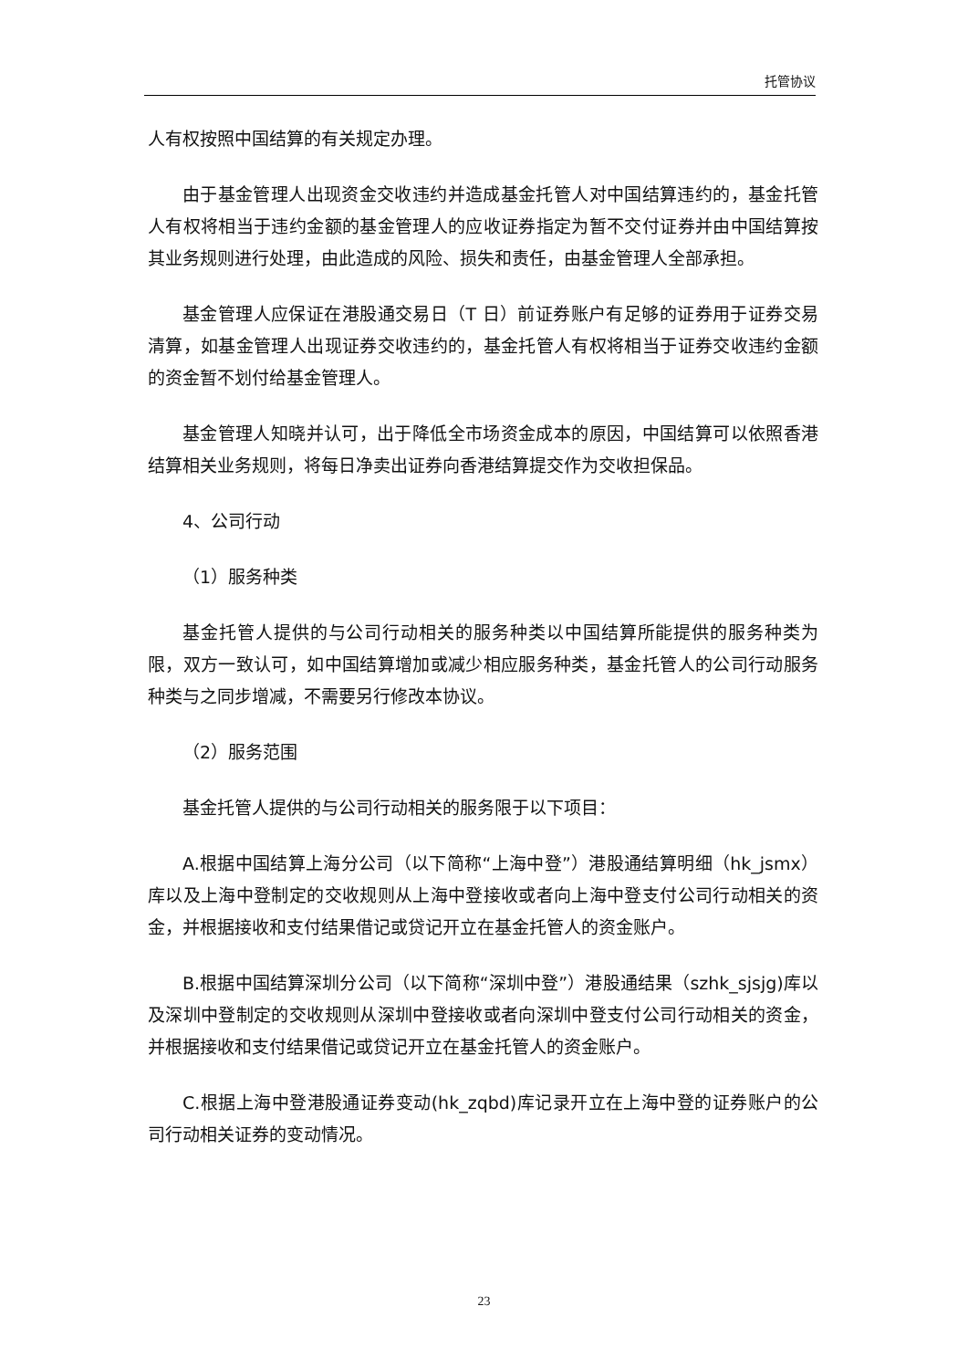托管协议
人有权按照中国结算的有关规定办理。
由于基金管理人出现资金交收违约并造成基金托管人对中国结算违约的，基金托管人有权将相当于违约金额的基金管理人的应收证券指定为暂不交付证券并由中国结算按其业务规则进行处理，由此造成的风险、损失和责任，由基金管理人全部承担。
基金管理人应保证在港股通交易日（T 日）前证券账户有足够的证券用于证券交易清算，如基金管理人出现证券交收违约的，基金托管人有权将相当于证券交收违约金额的资金暂不划付给基金管理人。
基金管理人知晓并认可，出于降低全市场资金成本的原因，中国结算可以依照香港结算相关业务规则，将每日净卖出证券向香港结算提交作为交收担保品。
4、公司行动
（1）服务种类
基金托管人提供的与公司行动相关的服务种类以中国结算所能提供的服务种类为限，双方一致认可，如中国结算增加或减少相应服务种类，基金托管人的公司行动服务种类与之同步增减，不需要另行修改本协议。
（2）服务范围
基金托管人提供的与公司行动相关的服务限于以下项目：
A.根据中国结算上海分公司（以下简称“上海中登”）港股通结算明细（hk_jsmx）库以及上海中登制定的交收规则从上海中登接收或者向上海中登支付公司行动相关的资金，并根据接收和支付结果借记或贷记开立在基金托管人的资金账户。
B.根据中国结算深圳分公司（以下简称“深圳中登”）港股通结果（szhk_sjsjg)库以及深圳中登制定的交收规则从深圳中登接收或者向深圳中登支付公司行动相关的资金，并根据接收和支付结果借记或贷记开立在基金托管人的资金账户。
C.根据上海中登港股通证券变动(hk_zqbd)库记录开立在上海中登的证券账户的公司行动相关证券的变动情况。
23